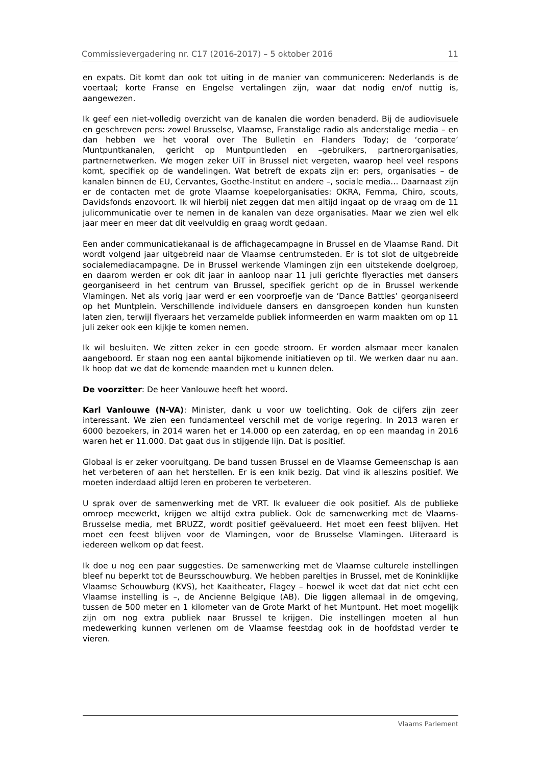Commissievergadering nr. C17 (2016-2017) – 5 oktober 2016 11
en expats. Dit komt dan ook tot uiting in de manier van communiceren: Nederlands is de voertaal; korte Franse en Engelse vertalingen zijn, waar dat nodig en/of nuttig is, aangewezen.
Ik geef een niet-volledig overzicht van de kanalen die worden benaderd. Bij de audiovisuele en geschreven pers: zowel Brusselse, Vlaamse, Franstalige radio als anderstalige media – en dan hebben we het vooral over The Bulletin en Flanders Today; de ‘corporate’ Muntpuntkanalen, gericht op Muntpuntleden en –gebruikers, partnerorganisaties, partnernetwerken. We mogen zeker UiT in Brussel niet vergeten, waarop heel veel respons komt, specifiek op de wandelingen. Wat betreft de expats zijn er: pers, organisaties – de kanalen binnen de EU, Cervantes, Goethe-Institut en andere –, sociale media… Daarnaast zijn er de contacten met de grote Vlaamse koepelorganisaties: OKRA, Femma, Chiro, scouts, Davidsfonds enzovoort. Ik wil hierbij niet zeggen dat men altijd ingaat op de vraag om de 11 julicommunicatie over te nemen in de kanalen van deze organisaties. Maar we zien wel elk jaar meer en meer dat dit veelvuldig en graag wordt gedaan.
Een ander communicatiekanaal is de affichagecampagne in Brussel en de Vlaamse Rand. Dit wordt volgend jaar uitgebreid naar de Vlaamse centrumsteden. Er is tot slot de uitgebreide socialemediacampagne. De in Brussel werkende Vlamingen zijn een uitstekende doelgroep, en daarom werden er ook dit jaar in aanloop naar 11 juli gerichte flyeracties met dansers georganiseerd in het centrum van Brussel, specifiek gericht op de in Brussel werkende Vlamingen. Net als vorig jaar werd er een voorproefje van de ‘Dance Battles’ georganiseerd op het Muntplein. Verschillende individuele dansers en dansgroepen konden hun kunsten laten zien, terwijl flyeraars het verzamelde publiek informeerden en warm maakten om op 11 juli zeker ook een kijkje te komen nemen.
Ik wil besluiten. We zitten zeker in een goede stroom. Er worden alsmaar meer kanalen aangeboord. Er staan nog een aantal bijkomende initiatieven op til. We werken daar nu aan. Ik hoop dat we dat de komende maanden met u kunnen delen.
De voorzitter: De heer Vanlouwe heeft het woord.
Karl Vanlouwe (N-VA): Minister, dank u voor uw toelichting. Ook de cijfers zijn zeer interessant. We zien een fundamenteel verschil met de vorige regering. In 2013 waren er 6000 bezoekers, in 2014 waren het er 14.000 op een zaterdag, en op een maandag in 2016 waren het er 11.000. Dat gaat dus in stijgende lijn. Dat is positief.
Globaal is er zeker vooruitgang. De band tussen Brussel en de Vlaamse Gemeenschap is aan het verbeteren of aan het herstellen. Er is een knik bezig. Dat vind ik alleszins positief. We moeten inderdaad altijd leren en proberen te verbeteren.
U sprak over de samenwerking met de VRT. Ik evalueer die ook positief. Als de publieke omroep meewerkt, krijgen we altijd extra publiek. Ook de samenwerking met de Vlaams-Brusselse media, met BRUZZ, wordt positief geëvalueerd. Het moet een feest blijven. Het moet een feest blijven voor de Vlamingen, voor de Brusselse Vlamingen. Uiteraard is iedereen welkom op dat feest.
Ik doe u nog een paar suggesties. De samenwerking met de Vlaamse culturele instellingen bleef nu beperkt tot de Beursschouwburg. We hebben pareltjes in Brussel, met de Koninklijke Vlaamse Schouwburg (KVS), het Kaaitheater, Flagey – hoewel ik weet dat dat niet echt een Vlaamse instelling is –, de Ancienne Belgique (AB). Die liggen allemaal in de omgeving, tussen de 500 meter en 1 kilometer van de Grote Markt of het Muntpunt. Het moet mogelijk zijn om nog extra publiek naar Brussel te krijgen. Die instellingen moeten al hun medewerking kunnen verlenen om de Vlaamse feestdag ook in de hoofdstad verder te vieren.
Vlaams Parlement